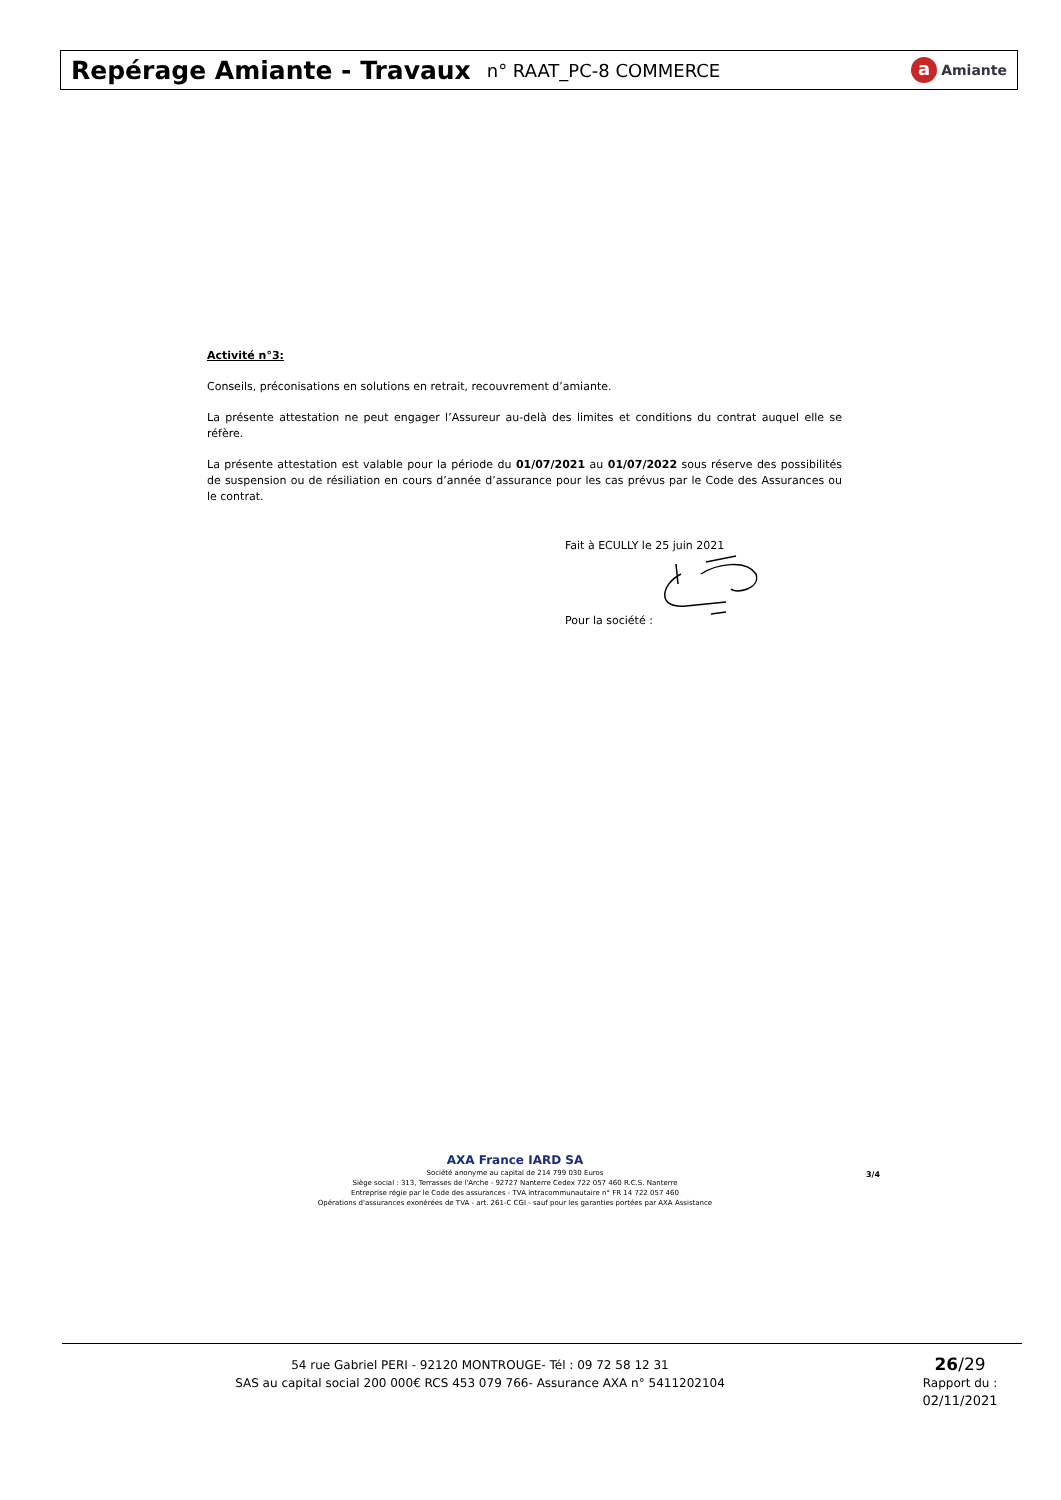Repérage Amiante - Travaux n° RAAT_PC-8 COMMERCE a Amiante
Activité n°3:
Conseils, préconisations en solutions en retrait, recouvrement d’amiante.
La présente attestation ne peut engager l’Assureur au-delà des limites et conditions du contrat auquel elle se réfère.
La présente attestation est valable pour la période du 01/07/2021 au 01/07/2022 sous réserve des possibilités de suspension ou de résiliation en cours d’année d’assurance pour les cas prévus par le Code des Assurances ou le contrat.
Fait à ECULLY le 25 juin 2021
Pour la société :
AXA France IARD SA
Société anonyme au capital de 214 799 030 Euros
Siège social : 313, Terrasses de l'Arche - 92727 Nanterre Cedex 722 057 460 R.C.S. Nanterre
Entreprise régie par le Code des assurances - TVA intracommunautaire n° FR 14 722 057 460
Opérations d'assurances exonérées de TVA - art. 261-C CGI - sauf pour les garanties portées par AXA Assistance
3/4
54 rue Gabriel PERI - 92120 MONTROUGE- Tél : 09 72 58 12 31
SAS au capital social 200 000€ RCS 453 079 766- Assurance AXA n° 5411202104
26/29
Rapport du :
02/11/2021